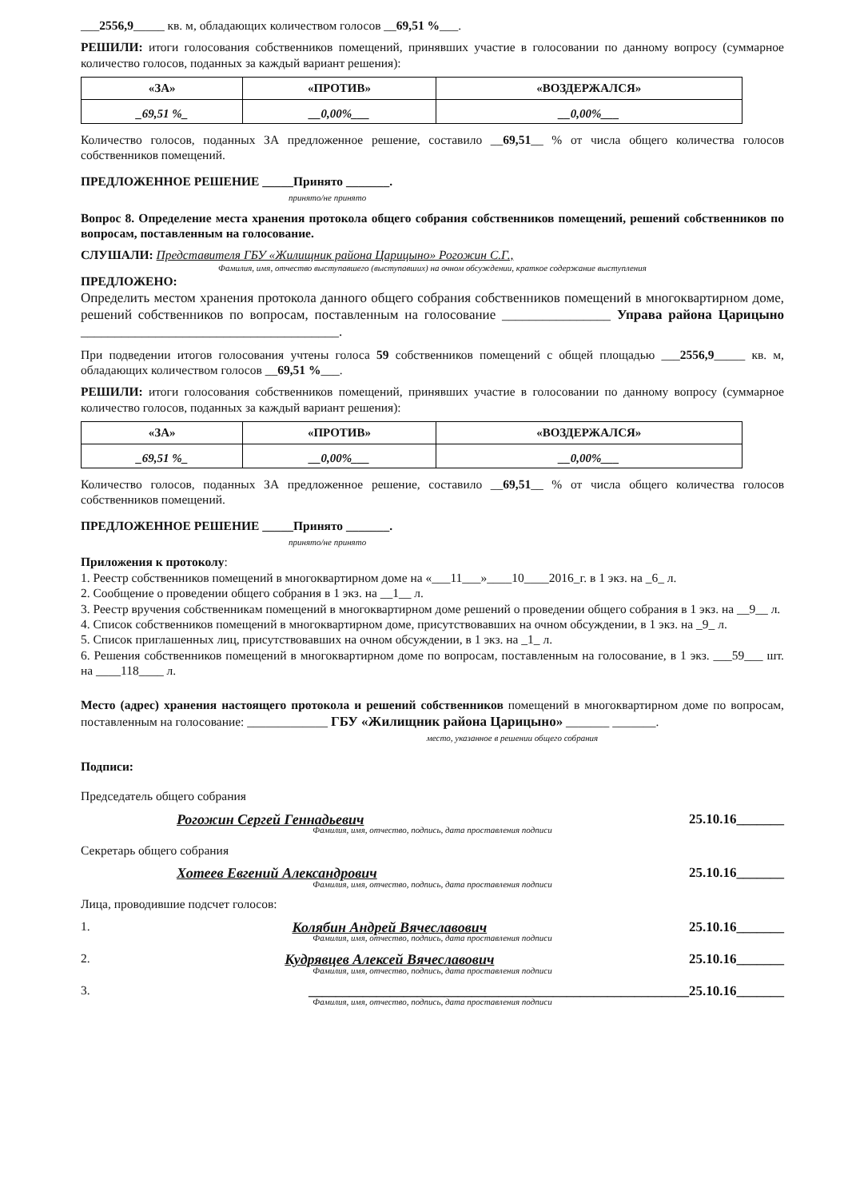___2556,9_____ кв. м, обладающих количеством голосов __69,51 %___.
РЕШИЛИ: итоги голосования собственников помещений, принявших участие в голосовании по данному вопросу (суммарное количество голосов, поданных за каждый вариант решения):
| «ЗА» | «ПРОТИВ» | «ВОЗДЕРЖАЛСЯ» |
| --- | --- | --- |
| _69,51 %_ | __0,00%___ | __0,00%___ |
Количество голосов, поданных ЗА предложенное решение, составило __69,51__ % от числа общего количества голосов собственников помещений.
ПРЕДЛОЖЕННОЕ РЕШЕНИЕ _____Принято _______.
принято/не принято
Вопрос 8. Определение места хранения протокола общего собрания собственников помещений, решений собственников по вопросам, поставленным на голосование.
СЛУШАЛИ: Представителя ГБУ «Жилищник района Царицыно» Рогожин С.Г.,
Фамилия, имя, отчество выступавшего (выступавших) на очном обсуждении, краткое содержание выступления
ПРЕДЛОЖЕНО:
Определить местом хранения протокола данного общего собрания собственников помещений в многоквартирном доме, решений собственников по вопросам, поставленным на голосование ________________ Управа района Царицыно ______________________________________.
При подведении итогов голосования учтены голоса 59 собственников помещений с общей площадью ___2556,9_____ кв. м, обладающих количеством голосов __69,51 %___.
РЕШИЛИ: итоги голосования собственников помещений, принявших участие в голосовании по данному вопросу (суммарное количество голосов, поданных за каждый вариант решения):
| «ЗА» | «ПРОТИВ» | «ВОЗДЕРЖАЛСЯ» |
| --- | --- | --- |
| _69,51 %_ | __0,00%___ | __0,00%___ |
Количество голосов, поданных ЗА предложенное решение, составило __69,51__ % от числа общего количества голосов собственников помещений.
ПРЕДЛОЖЕННОЕ РЕШЕНИЕ _____Принято _______.
принято/не принято
Приложения к протоколу:
1. Реестр собственников помещений в многоквартирном доме на «___11___»____10____2016_г. в 1 экз. на _6_ л.
2. Сообщение о проведении общего собрания в 1 экз. на __1__ л.
3. Реестр вручения собственникам помещений в многоквартирном доме решений о проведении общего собрания в 1 экз. на __9__ л.
4. Список собственников помещений в многоквартирном доме, присутствовавших на очном обсуждении, в 1 экз. на _9_ л.
5. Список приглашенных лиц, присутствовавших на очном обсуждении, в 1 экз. на _1_ л.
6. Решения собственников помещений в многоквартирном доме по вопросам, поставленным на голосование, в 1 экз. ___59___ шт. на ____118____ л.
Место (адрес) хранения настоящего протокола и решений собственников помещений в многоквартирном доме по вопросам, поставленным на голосование: _____________ ГБУ «Жилищник района Царицыно» _______ _______.
место, указанное в решении общего собрания
Подписи:
Председатель общего собрания
Рогожин Сергей Геннадьевич 25.10.16_______
Фамилия, имя, отчество, подпись, дата проставления подписи
Секретарь общего собрания
Хотеев Евгений Александрович 25.10.16_______
Фамилия, имя, отчество, подпись, дата проставления подписи
Лица, проводившие подсчет голосов:
1. Колябин Андрей Вячеславович 25.10.16_______
Фамилия, имя, отчество, подпись, дата проставления подписи
2. Кудрявцев Алексей Вячеславович 25.10.16_______
Фамилия, имя, отчество, подпись, дата проставления подписи
3. ________________________________________________________25.10.16_______
Фамилия, имя, отчество, подпись, дата проставления подписи